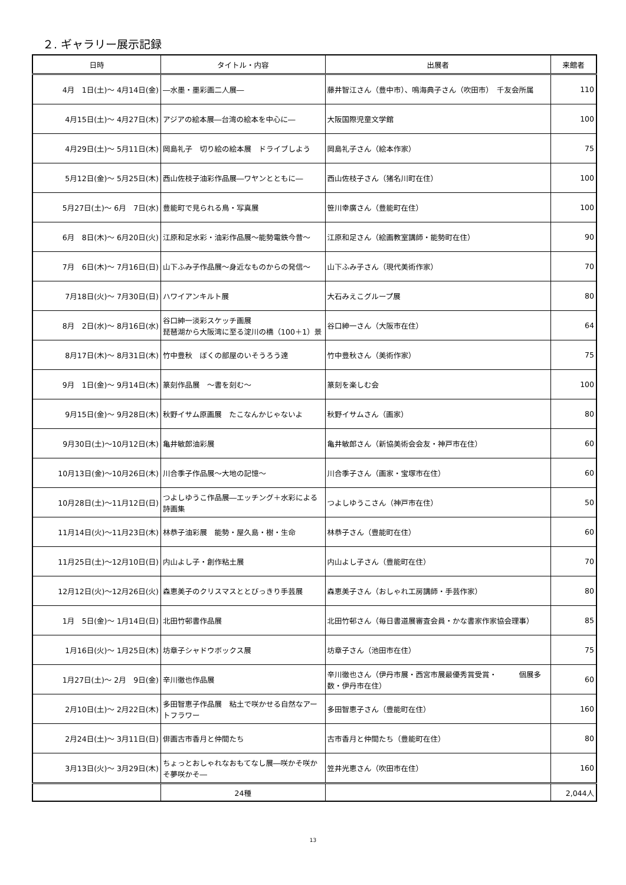２. ギャラリー展示記録
| 日時 | タイトル・内容 | 出展者 | 来館者 |
| --- | --- | --- | --- |
| 4月 1日(土)～ 4月14日(金) | ―水墨・墨彩画二人展― | 藤井智江さん（豊中市）、鳴海典子さん（吹田市） 千友会所属 | 110 |
| 4月15日(土)～ 4月27日(木) | アジアの絵本展―台湾の絵本を中心に― | 大阪国際児童文学館 | 100 |
| 4月29日(土)～ 5月11日(木) | 岡島礼子 切り絵の絵本展 ドライブしよう | 岡島礼子さん（絵本作家） | 75 |
| 5月12日(金)～ 5月25日(木) | 西山佐枝子油彩作品展―ワヤンとともに― | 西山佐枝子さん（猪名川町在住） | 100 |
| 5月27日(土)～ 6月 7日(水) | 豊能町で見られる鳥・写真展 | 笹川幸廣さん（豊能町在住） | 100 |
| 6月 8日(木)～ 6月20日(火) | 江原和足水彩・油彩作品展～能勢電鉄今昔～ | 江原和足さん（絵画教室講師・能勢町在住） | 90 |
| 7月 6日(木)～ 7月16日(日) | 山下ふみ子作品展～身近なものからの発信～ | 山下ふみ子さん（現代美術作家） | 70 |
| 7月18日(火)～ 7月30日(日) | ハワイアンキルト展 | 大石みえこグループ展 | 80 |
| 8月 2日(水)～ 8月16日(水) | 谷口紳一淡彩スケッチ画展 琵琶湖から大阪湾に至る淀川の橋（100＋1）景 | 谷口紳一さん（大阪市在住） | 64 |
| 8月17日(木)～ 8月31日(木) | 竹中豊秋 ぼくの部屋のいそうろう達 | 竹中豊秋さん（美術作家） | 75 |
| 9月 1日(金)～ 9月14日(木) | 篆刻作品展 ～書を刻む～ | 篆刻を楽しむ会 | 100 |
| 9月15日(金)～ 9月28日(木) | 秋野イサム原画展 たこなんかじゃないよ | 秋野イサムさん（画家） | 80 |
| 9月30日(土)～10月12日(木) | 亀井敏郎油彩展 | 亀井敏郎さん（新協美術会会友・神戸市在住） | 60 |
| 10月13日(金)～10月26日(木) | 川合季子作品展～大地の記憶～ | 川合季子さん（画家・宝塚市在住） | 60 |
| 10月28日(土)～11月12日(日) | つよしゆうこ作品展―エッチング＋水彩による詩画集 | つよしゆうこさん（神戸市在住） | 50 |
| 11月14日(火)～11月23日(木) | 林恭子油彩展 能勢・屋久島・樹・生命 | 林恭子さん（豊能町在住） | 60 |
| 11月25日(土)～12月10日(日) | 内山よし子・創作粘土展 | 内山よし子さん（豊能町在住） | 70 |
| 12月12日(火)～12月26日(火) | 森恵美子のクリスマスととびっきり手芸展 | 森恵美子さん（おしゃれ工房講師・手芸作家） | 80 |
| 1月 5日(金)～ 1月14日(日) | 北田竹邨書作品展 | 北田竹邨さん（毎日書道展審査会員・かな書家作家協会理事） | 85 |
| 1月16日(火)～ 1月25日(木) | 坊章子シャドウボックス展 | 坊章子さん（池田市在住） | 75 |
| 1月27日(土)～ 2月 9日(金) | 辛川徹也作品展 | 辛川徹也さん（伊丹市展・西宮市展最優秀賞受賞・ 個展多数・伊丹市在住） | 60 |
| 2月10日(土)～ 2月22日(木) | 多田智恵子作品展 粘土で咲かせる自然なアートフラワー | 多田智恵子さん（豊能町在住） | 160 |
| 2月24日(土)～ 3月11日(日) | 俳画古市香月と仲間たち | 古市香月と仲間たち（豊能町在住） | 80 |
| 3月13日(火)～ 3月29日(木) | ちょっとおしゃれなおもてなし展―咲かそ咲かそ夢咲かそ― | 笠井光恵さん（吹田市在住） | 160 |
| | 24種 | | 2,044人 |
13